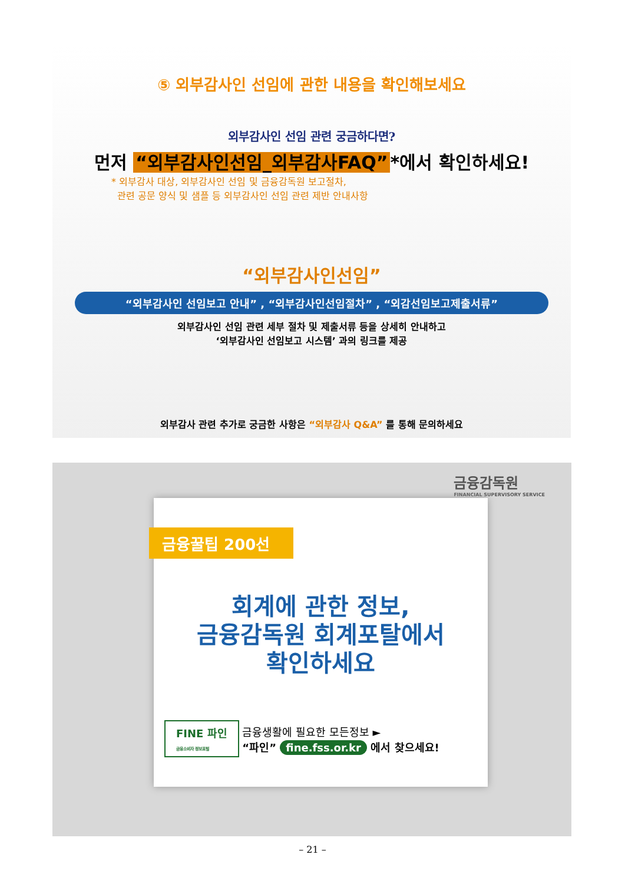⑤ 외부감사인 선임에 관한 내용을 확인해보세요
외부감사인 선임 관련 궁금하다면?
먼저 “외부감사인선임_외부감사FAQ” *에서 확인하세요!
* 외부감사 대상, 외부감사인 선임 및 금융감독원 보고절차,
관련 공문 양식 및 샘플 등 외부감사인 선임 관련 제반 안내사항
“외부감사인선임”
“외부감사인 선임보고 안내” , “외부감사인선임절차” , “외감선임보고제출서류”
외부감사인 선임 관련 세부 절차 및 제출서류 등을 상세히 안내하고
‘외부감사인 선임보고 시스템’ 과의 링크를 제공
외부감사 관련 추가로 궁금한 사항은 “외부감사 Q&A” 를 통해 문의하세요
금융감독원
FINANCIAL SUPERVISORY SERVICE
금융꿀팁 200선
회계에 관한 정보,
금융감독원 회계포탈에서
확인하세요
FINE 파인
금융소비자 정보포털 금융생활에 필요한 모든정보 ►
“파인” fine.fss.or.kr 에서 찾으세요!
– 21 –